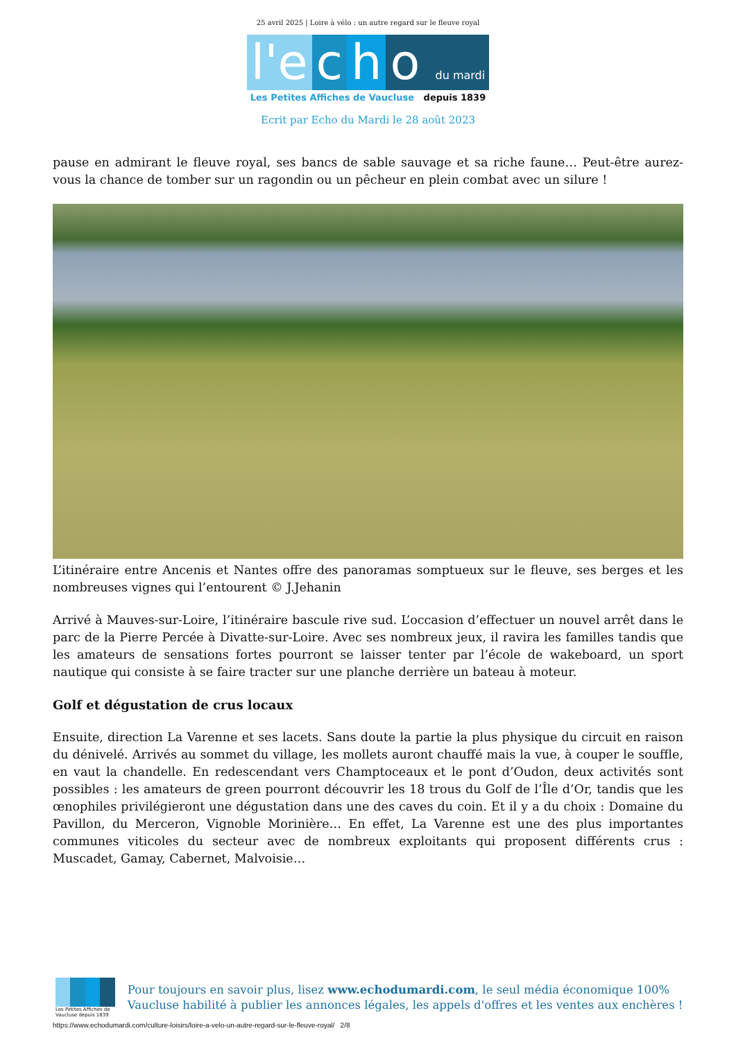25 avril 2025 | Loire à vélo : un autre regard sur le fleuve royal
l'e c h o du mardi
Les Petites Affiches de Vaucluse depuis 1839
Ecrit par Echo du Mardi le 28 août 2023
pause en admirant le fleuve royal, ses bancs de sable sauvage et sa riche faune… Peut-être aurez-vous la chance de tomber sur un ragondin ou un pêcheur en plein combat avec un silure !
L’itinéraire entre Ancenis et Nantes offre des panoramas somptueux sur le fleuve, ses berges et les nombreuses vignes qui l’entourent © J.Jehanin
Arrivé à Mauves-sur-Loire, l’itinéraire bascule rive sud. L’occasion d’effectuer un nouvel arrêt dans le parc de la Pierre Percée à Divatte-sur-Loire. Avec ses nombreux jeux, il ravira les familles tandis que les amateurs de sensations fortes pourront se laisser tenter par l’école de wakeboard, un sport nautique qui consiste à se faire tracter sur une planche derrière un bateau à moteur.
Golf et dégustation de crus locaux
Ensuite, direction La Varenne et ses lacets. Sans doute la partie la plus physique du circuit en raison du dénivelé. Arrivés au sommet du village, les mollets auront chauffé mais la vue, à couper le souffle, en vaut la chandelle. En redescendant vers Champtoceaux et le pont d’Oudon, deux activités sont possibles : les amateurs de green pourront découvrir les 18 trous du Golf de l’Île d’Or, tandis que les œnophiles privilégieront une dégustation dans une des caves du coin. Et il y a du choix : Domaine du Pavillon, du Merceron, Vignoble Morinière… En effet, La Varenne est une des plus importantes communes viticoles du secteur avec de nombreux exploitants qui proposent différents crus : Muscadet, Gamay, Cabernet, Malvoisie…
Les Petites Affiches de Vaucluse depuis 1839
Pour toujours en savoir plus, lisez www.echodumardi.com, le seul média économique 100% Vaucluse habilité à publier les annonces légales, les appels d'offres et les ventes aux enchères !
https://www.echodumardi.com/culture-loisirs/loire-a-velo-un-autre-regard-sur-le-fleuve-royal/ 2/8